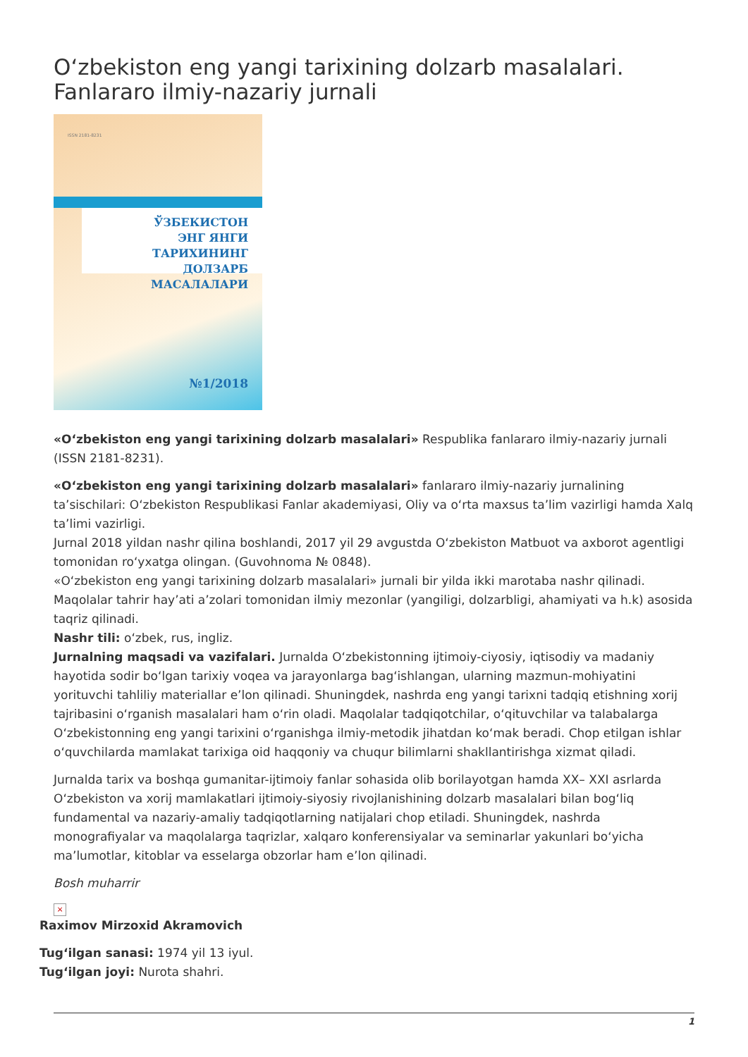O‘zbekiston eng yangi tarixining dolzarb masalalari. Fanlararo ilmiy-nazariy jurnali
ISSN 2181-8231
ЎЗБЕКИСТОН
ЭНГ ЯНГИ ТАРИХИНИНГ
ДОЛЗАРБ МАСАЛАЛАРИ
№1/2018
«O‘zbekiston eng yangi tarixining dolzarb masalalari» Respublika fanlararo ilmiy-nazariy jurnali (ISSN 2181-8231).
«O‘zbekiston eng yangi tarixining dolzarb masalalari» fanlararo ilmiy-nazariy jurnalining ta’sischilari: O‘zbekiston Respublikasi Fanlar akademiyasi, Oliy va o‘rta maxsus ta’lim vazirligi hamda Xalq ta’limi vazirligi.
Jurnal 2018 yildan nashr qilina boshlandi, 2017 yil 29 avgustda O‘zbekiston Matbuot va axborot agentligi tomonidan ro‘yxatga olingan. (Guvohnoma № 0848).
«O‘zbekiston eng yangi tarixining dolzarb masalalari» jurnali bir yilda ikki marotaba nashr qilinadi. Maqolalar tahrir hay’ati a’zolari tomonidan ilmiy mezonlar (yangiligi, dolzarbligi, ahamiyati va h.k) asosida taqriz qilinadi.
Nashr tili: o‘zbek, rus, ingliz.
Jurnalning maqsadi va vazifalari. Jurnalda O‘zbekistonning ijtimoiy-ciyosiy, iqtisodiy va madaniy hayotida sodir bo‘lgan tarixiy voqea va jarayonlarga bag‘ishlangan, ularning mazmun-mohiyatini yorituvchi tahliliy materiallar e’lon qilinadi. Shuningdek, nashrda eng yangi tarixni tadqiq etishning xorij tajribasini o‘rganish masalalari ham o‘rin oladi. Maqolalar tadqiqotchilar, o‘qituvchilar va talabalarga O‘zbekistonning eng yangi tarixini o‘rganishga ilmiy-metodik jihatdan ko‘mak beradi. Chop etilgan ishlar o‘quvchilarda mamlakat tarixiga oid haqqoniy va chuqur bilimlarni shakllantirishga xizmat qiladi.
Jurnalda tarix va boshqa gumanitar-ijtimoiy fanlar sohasida olib borilayotgan hamda XX– XXI asrlarda O‘zbekiston va xorij mamlakatlari ijtimoiy-siyosiy rivojlanishining dolzarb masalalari bilan bog‘liq fundamental va nazariy-amaliy tadqiqotlarning natijalari chop etiladi. Shuningdek, nashrda monografiyalar va maqolalarga taqrizlar, xalqaro konferensiyalar va seminarlar yakunlari bo‘yicha ma’lumotlar, kitoblar va esselarga obzorlar ham e’lon qilinadi.
Bosh muharrir
×
Raximov Mirzoxid Akramovich
Tug‘ilgan sanasi: 1974 yil 13 iyul.
Tug‘ilgan joyi: Nurota shahri.
1